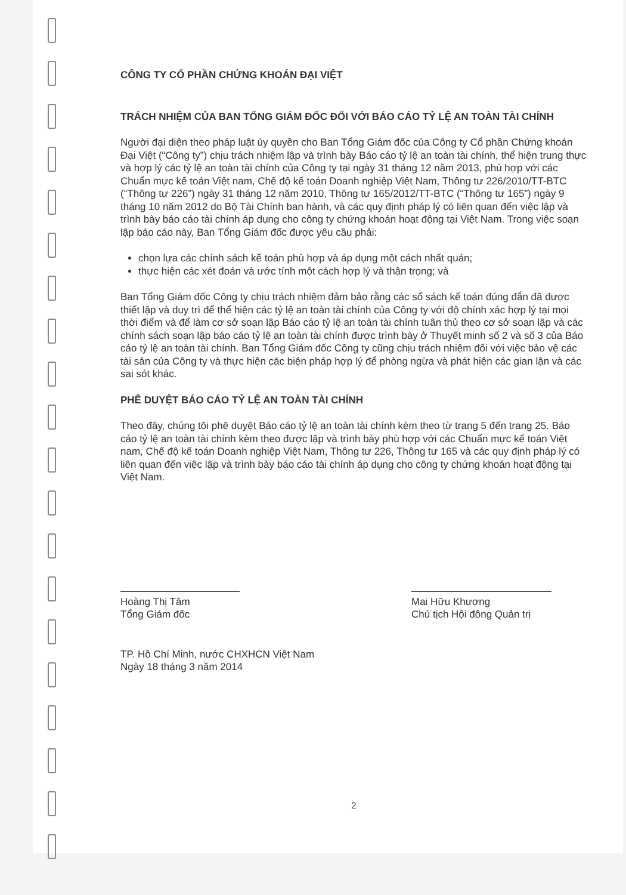CÔNG TY CỔ PHẦN CHỨNG KHOÁN ĐẠI VIỆT
TRÁCH NHIỆM CỦA BAN TỔNG GIÁM ĐỐC ĐỐI VỚI BÁO CÁO TỶ LỆ AN TOÀN TÀI CHÍNH
Người đại diện theo pháp luật ủy quyền cho Ban Tổng Giám đốc của Công ty Cổ phần Chứng khoán Đại Việt (“Công ty”) chịu trách nhiệm lập và trình bày Báo cáo tỷ lệ an toàn tài chính, thể hiện trung thực và hợp lý các tỷ lệ an toàn tài chính của Công ty tại ngày 31 tháng 12 năm 2013, phù hợp với các Chuẩn mực kế toán Việt nam, Chế độ kế toán Doanh nghiệp Việt Nam, Thông tư 226/2010/TT-BTC (“Thông tư 226”) ngày 31 tháng 12 năm 2010, Thông tư 165/2012/TT-BTC (“Thông tư 165”) ngày 9 tháng 10 năm 2012 do Bộ Tài Chính ban hành, và các quy định pháp lý có liên quan đến việc lập và trình bày báo cáo tài chính áp dụng cho công ty chứng khoán hoạt động tại Việt Nam. Trong việc soạn lập báo cáo này, Ban Tổng Giám đốc được yêu cầu phải:
chọn lựa các chính sách kế toán phù hợp và áp dụng một cách nhất quán;
thực hiện các xét đoán và ước tính một cách hợp lý và thận trọng; và
Ban Tổng Giám đốc Công ty chịu trách nhiệm đảm bảo rằng các sổ sách kế toán đúng đắn đã được thiết lập và duy trì để thể hiện các tỷ lệ an toàn tài chính của Công ty với độ chính xác hợp lý tại mọi thời điểm và để làm cơ sở soạn lập Báo cáo tỷ lệ an toàn tài chính tuân thủ theo cơ sở soạn lập và các chính sách soạn lập báo cáo tỷ lệ an toàn tài chính được trình bày ở Thuyết minh số 2 và số 3 của Báo cáo tỷ lệ an toàn tài chính. Ban Tổng Giám đốc Công ty cũng chịu trách nhiệm đối với việc bảo vệ các tài sản của Công ty và thực hiện các biện pháp hợp lý để phòng ngừa và phát hiện các gian lận và các sai sót khác.
PHÊ DUYỆT BÁO CÁO TỶ LỆ AN TOÀN TÀI CHÍNH
Theo đây, chúng tôi phê duyệt Báo cáo tỷ lệ an toàn tài chính kèm theo từ trang 5 đến trang 25. Báo cáo tỷ lệ an toàn tài chính kèm theo được lập và trình bày phù hợp với các Chuẩn mực kế toán Việt nam, Chế độ kế toán Doanh nghiệp Việt Nam, Thông tư 226, Thông tư 165 và các quy định pháp lý có liên quan đến việc lập và trình bày báo cáo tài chính áp dụng cho công ty chứng khoán hoạt động tại Việt Nam.
Hoàng Thị Tâm
Tổng Giám đốc
Mai Hữu Khương
Chủ tịch Hội đồng Quản trị
TP. Hồ Chí Minh, nước CHXHCN Việt Nam
Ngày 18 tháng 3 năm 2014
2